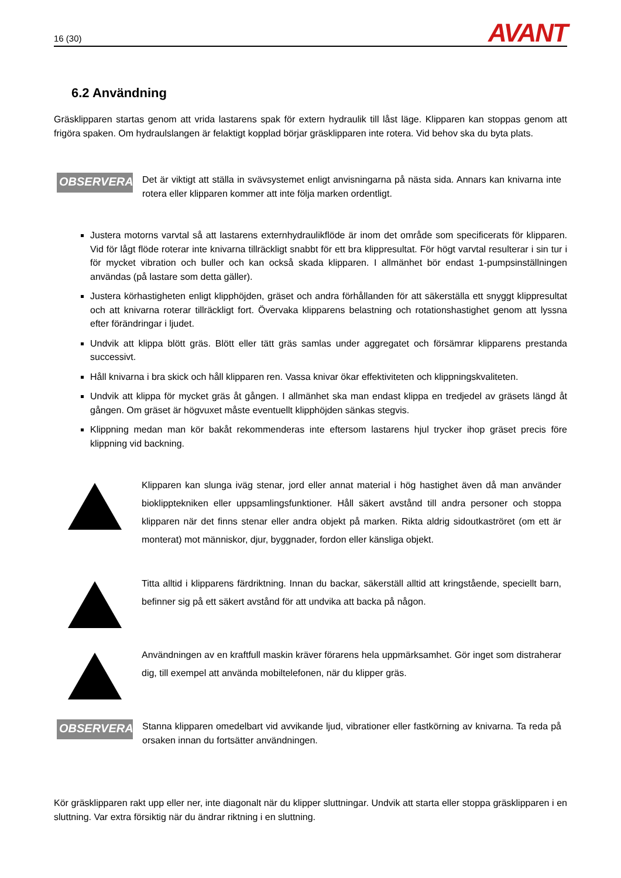16 (30)
AVANT
6.2 Användning
Gräsklipparen startas genom att vrida lastarens spak för extern hydraulik till låst läge. Klipparen kan stoppas genom att frigöra spaken. Om hydraulslangen är felaktigt kopplad börjar gräsklipparen inte rotera. Vid behov ska du byta plats.
OBSERVERA
Det är viktigt att ställa in svävsystemet enligt anvisningarna på nästa sida. Annars kan knivarna inte rotera eller klipparen kommer att inte följa marken ordentligt.
Justera motorns varvtal så att lastarens externhydraulikflöde är inom det område som specificerats för klipparen. Vid för lågt flöde roterar inte knivarna tillräckligt snabbt för ett bra klippresultat. För högt varvtal resulterar i sin tur i för mycket vibration och buller och kan också skada klipparen. I allmänhet bör endast 1-pumpsinställningen användas (på lastare som detta gäller).
Justera körhastigheten enligt klipphöjden, gräset och andra förhållanden för att säkerställa ett snyggt klippresultat och att knivarna roterar tillräckligt fort. Övervaka klipparens belastning och rotationshastighet genom att lyssna efter förändringar i ljudet.
Undvik att klippa blött gräs. Blött eller tätt gräs samlas under aggregatet och försämrar klipparens prestanda successivt.
Håll knivarna i bra skick och håll klipparen ren. Vassa knivar ökar effektiviteten och klippningskvaliteten.
Undvik att klippa för mycket gräs åt gången. I allmänhet ska man endast klippa en tredjedel av gräsets längd åt gången. Om gräset är högvuxet måste eventuellt klipphöjden sänkas stegvis.
Klippning medan man kör bakåt rekommenderas inte eftersom lastarens hjul trycker ihop gräset precis före klippning vid backning.
Klipparen kan slunga iväg stenar, jord eller annat material i hög hastighet även då man använder bioklipptekniken eller uppsamlingsfunktioner. Håll säkert avstånd till andra personer och stoppa klipparen när det finns stenar eller andra objekt på marken. Rikta aldrig sidoutkaströret (om ett är monterat) mot människor, djur, byggnader, fordon eller känsliga objekt.
Titta alltid i klipparens färdriktning. Innan du backar, säkerställ alltid att kringstående, speciellt barn, befinner sig på ett säkert avstånd för att undvika att backa på någon.
Användningen av en kraftfull maskin kräver förarens hela uppmärksamhet. Gör inget som distraherar dig, till exempel att använda mobiltelefonen, när du klipper gräs.
OBSERVERA
Stanna klipparen omedelbart vid avvikande ljud, vibrationer eller fastkörning av knivarna. Ta reda på orsaken innan du fortsätter användningen.
Kör gräsklipparen rakt upp eller ner, inte diagonalt när du klipper sluttningar. Undvik att starta eller stoppa gräsklipparen i en sluttning. Var extra försiktig när du ändrar riktning i en sluttning.